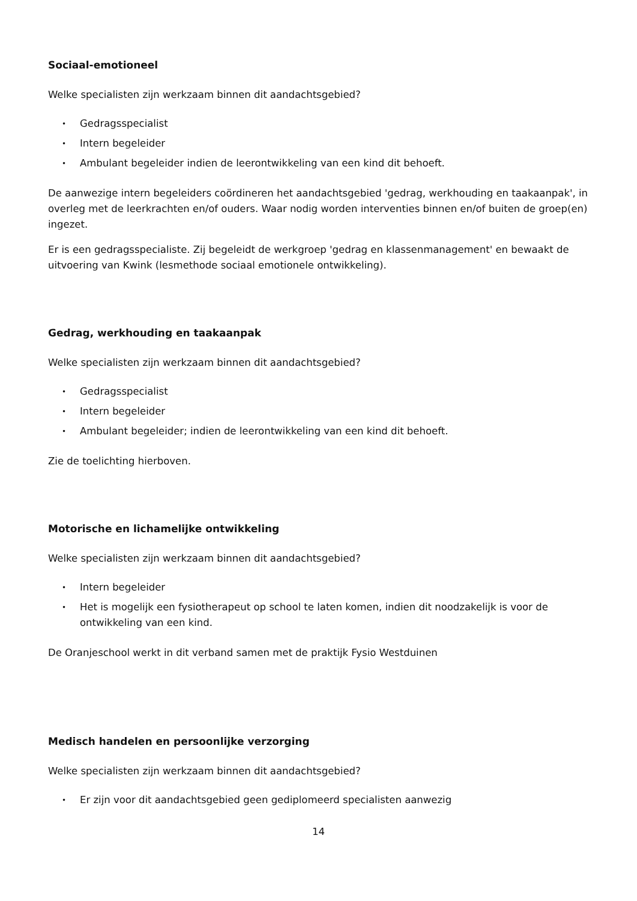Sociaal-emotioneel
Welke specialisten zijn werkzaam binnen dit aandachtsgebied?
• Gedragsspecialist
• Intern begeleider
• Ambulant begeleider indien de leerontwikkeling van een kind dit behoeft.
De aanwezige intern begeleiders coördineren het aandachtsgebied 'gedrag, werkhouding en taakaanpak', in overleg met de leerkrachten en/of ouders. Waar nodig worden interventies binnen en/of buiten de groep(en) ingezet.
Er is een gedragsspecialiste. Zij begeleidt de werkgroep 'gedrag en klassenmanagement' en bewaakt de uitvoering van Kwink (lesmethode sociaal emotionele ontwikkeling).
Gedrag, werkhouding en taakaanpak
Welke specialisten zijn werkzaam binnen dit aandachtsgebied?
• Gedragsspecialist
• Intern begeleider
• Ambulant begeleider; indien de leerontwikkeling van een kind dit behoeft.
Zie de toelichting hierboven.
Motorische en lichamelijke ontwikkeling
Welke specialisten zijn werkzaam binnen dit aandachtsgebied?
• Intern begeleider
• Het is mogelijk een fysiotherapeut op school te laten komen, indien dit noodzakelijk is voor de ontwikkeling van een kind.
De Oranjeschool werkt in dit verband samen met de praktijk Fysio Westduinen
Medisch handelen en persoonlijke verzorging
Welke specialisten zijn werkzaam binnen dit aandachtsgebied?
• Er zijn voor dit aandachtsgebied geen gediplomeerd specialisten aanwezig
14